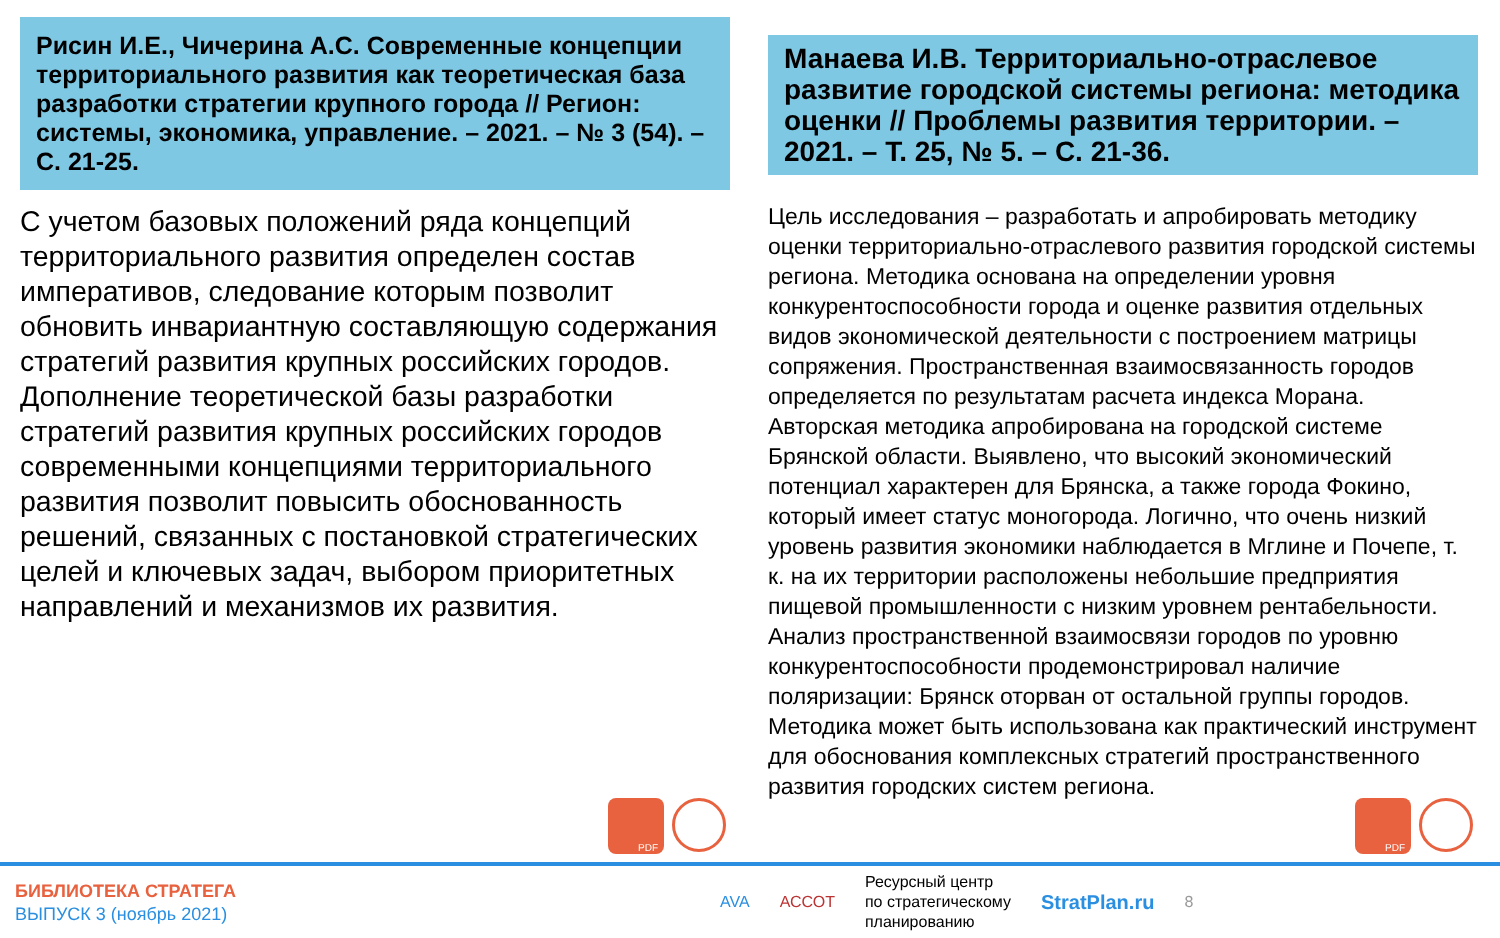Рисин И.Е., Чичерина А.С. Современные концепции территориального развития как теоретическая база разработки стратегии крупного города // Регион: системы, экономика, управление. – 2021. – № 3 (54). – С. 21-25.
С учетом базовых положений ряда концепций территориального развития определен состав императивов, следование которым позволит обновить инвариантную составляющую содержания стратегий развития крупных российских городов. Дополнение теоретической базы разработки стратегий развития крупных российских городов современными концепциями территориального развития позволит повысить обоснованность решений, связанных с постановкой стратегических целей и ключевых задач, выбором приоритетных направлений и механизмов их развития.
Манаева И.В. Территориально-отраслевое развитие городской системы региона: методика оценки // Проблемы развития территории. – 2021. – Т. 25, № 5. – С. 21-36.
Цель исследования – разработать и апробировать методику оценки территориально-отраслевого развития городской системы региона. Методика основана на определении уровня конкурентоспособности города и оценке развития отдельных видов экономической деятельности с построением матрицы сопряжения. Пространственная взаимосвязанность городов определяется по результатам расчета индекса Морана. Авторская методика апробирована на городской системе Брянской области. Выявлено, что высокий экономический потенциал характерен для Брянска, а также города Фокино, который имеет статус моногорода. Логично, что очень низкий уровень развития экономики наблюдается в Мглине и Почепе, т. к. на их территории расположены небольшие предприятия пищевой промышленности с низким уровнем рентабельности. Анализ пространственной взаимосвязи городов по уровню конкурентоспособности продемонстрировал наличие поляризации: Брянск оторван от остальной группы городов. Методика может быть использована как практический инструмент для обоснования комплексных стратегий пространственного развития городских систем региона.
PDF PDF
БИБЛИОТЕКА СТРАТЕГА
ВЫПУСК 3 (ноябрь 2021)
AVA АССОТ Ресурсный центр
по стратегическому
планированию StratPlan.ru 8